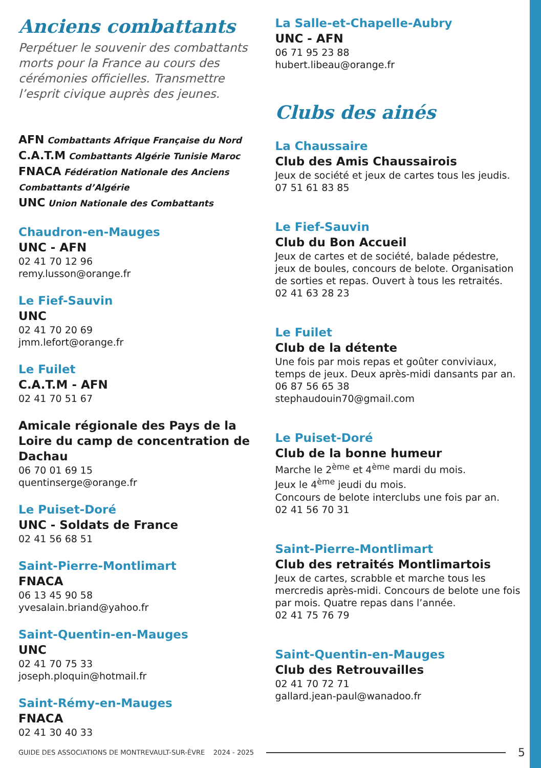Anciens combattants
Perpétuer le souvenir des combattants morts pour la France au cours des cérémonies officielles. Transmettre l’esprit civique auprès des jeunes.
AFN Combattants Afrique Française du Nord
C.A.T.M Combattants Algérie Tunisie Maroc
FNACA Fédération Nationale des Anciens Combattants d’Algérie
UNC Union Nationale des Combattants
Chaudron-en-Mauges
UNC - AFN
02 41 70 12 96
remy.lusson@orange.fr
Le Fief-Sauvin
UNC
02 41 70 20 69
jmm.lefort@orange.fr
Le Fuilet
C.A.T.M - AFN
02 41 70 51 67
Amicale régionale des Pays de la Loire du camp de concentration de Dachau
06 70 01 69 15
quentinserge@orange.fr
Le Puiset-Doré
UNC - Soldats de France
02 41 56 68 51
Saint-Pierre-Montlimart
FNACA
06 13 45 90 58
yvesalain.briand@yahoo.fr
Saint-Quentin-en-Mauges
UNC
02 41 70 75 33
joseph.ploquin@hotmail.fr
Saint-Rémy-en-Mauges
FNACA
02 41 30 40 33
La Salle-et-Chapelle-Aubry
UNC - AFN
06 71 95 23 88
hubert.libeau@orange.fr
Clubs des ainés
La Chaussaire
Club des Amis Chaussairois
Jeux de société et jeux de cartes tous les jeudis.
07 51 61 83 85
Le Fief-Sauvin
Club du Bon Accueil
Jeux de cartes et de société, balade pédestre, jeux de boules, concours de belote. Organisation de sorties et repas. Ouvert à tous les retraités.
02 41 63 28 23
Le Fuilet
Club de la détente
Une fois par mois repas et goûter conviviaux, temps de jeux. Deux après-midi dansants par an.
06 87 56 65 38
stephaudouin70@gmail.com
Le Puiset-Doré
Club de la bonne humeur
Marche le 2<sup>ème</sup> et 4<sup>ème</sup> mardi du mois.
Jeux le 4<sup>ème</sup> jeudi du mois.
Concours de belote interclubs une fois par an.
02 41 56 70 31
Saint-Pierre-Montlimart
Club des retraités Montlimartois
Jeux de cartes, scrabble et marche tous les mercredis après-midi. Concours de belote une fois par mois. Quatre repas dans l’année.
02 41 75 76 79
Saint-Quentin-en-Mauges
Club des Retrouvailles
02 41 70 72 71
gallard.jean-paul@wanadoo.fr
GUIDE DES ASSOCIATIONS DE MONTREVAULT-SUR-ÈVRE 2024 - 2025 5